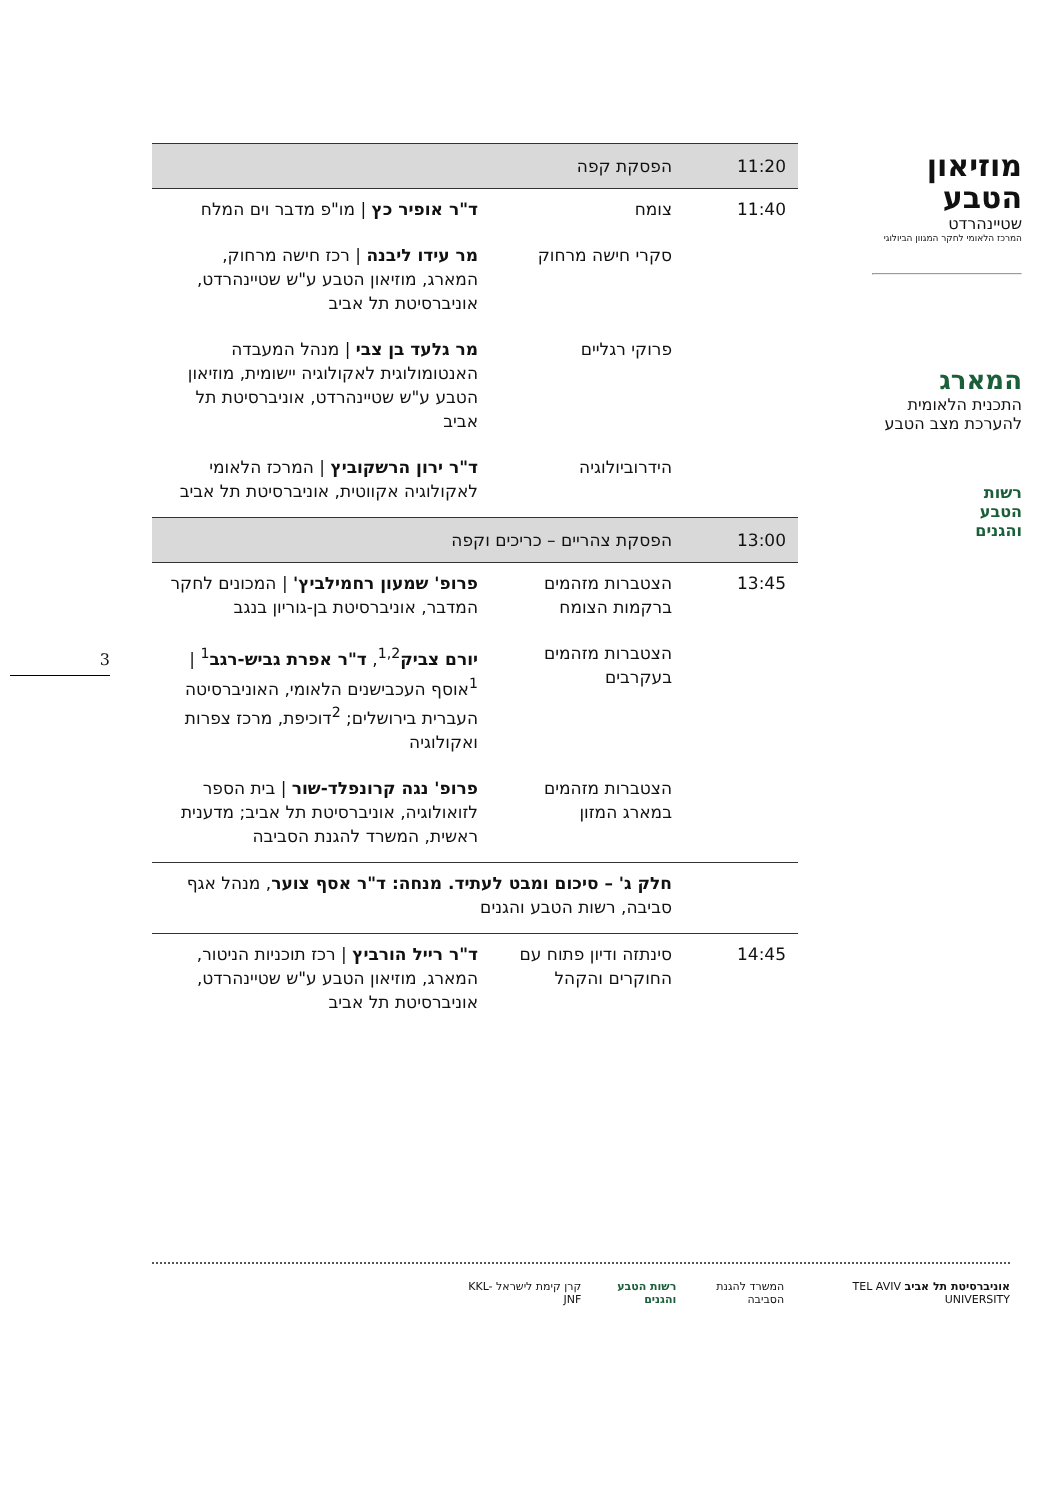מוזיאון
הטבע
שטיינהרדט
המרכז הלאומי לחקר המגוון הביולוגי
המארג
התכנית הלאומית
להערכת מצב הטבע
רשות
הטבע
והגנים
3
| 11:20 | הפסקת קפה | |
| 11:40 | צומח | ד"ר אופיר כץ / מו"פ מדבר וים המלח |
| | סקרי חישה מרחוק | מר עידו ליבנה / רכז חישה מרחוק, המארג, מוזיאון הטבע ע"ש שטיינהרדט, אוניברסיטת תל אביב |
| | פרוקי רגליים | מר גלעד בן צבי / מנהל המעבדה האנטומולוגית לאקולוגיה יישומית, מוזיאון הטבע ע"ש שטיינהרדט, אוניברסיטת תל אביב |
| | הידרוביולוגיה | ד"ר ירון הרשקוביץ / המרכז הלאומי לאקולוגיה אקווטית, אוניברסיטת תל אביב |
| 13:00 | הפסקת צהריים – כריכים וקפה | |
| 13:45 | הצטברות מזהמים ברקמות הצומח | פרופ' שמעון רחמילביץ' / המכונים לחקר המדבר, אוניברסיטת בן-גוריון בנגב |
| | הצטברות מזהמים בעקרבים | יורם צביק<sup>1,2</sup>, ד"ר אפרת גביש-רגב<sup>1</sup> / <sup>1</sup>אוסף העכבישנים הלאומי, האוניברסיטה העברית בירושלים; <sup>2</sup>דוכיפת, מרכז צפרות ואקולוגיה |
| | הצטברות מזהמים במארג המזון | פרופ' נגה קרונפלד-שור / בית הספר לזואולוגיה, אוניברסיטת תל אביב; מדענית ראשית, המשרד להגנת הסביבה |
| | חלק ג' – סיכום ומבט לעתיד. מנחה: ד"ר אסף צוער , מנהל אגף סביבה, רשות הטבע והגנים | |
| 14:45 | סינתזה ודיון פתוח עם החוקרים והקהל | ד"ר רייל הורביץ / רכז תוכניות הניטור, המארג, מוזיאון הטבע ע"ש שטיינהרדט, אוניברסיטת תל אביב |
אוניברסיטת תל אביב TEL AVIV UNIVERSITY
המשרד להגנת הסביבה רשות הטבע והגנים קרן קימת לישראל KKL-JNF